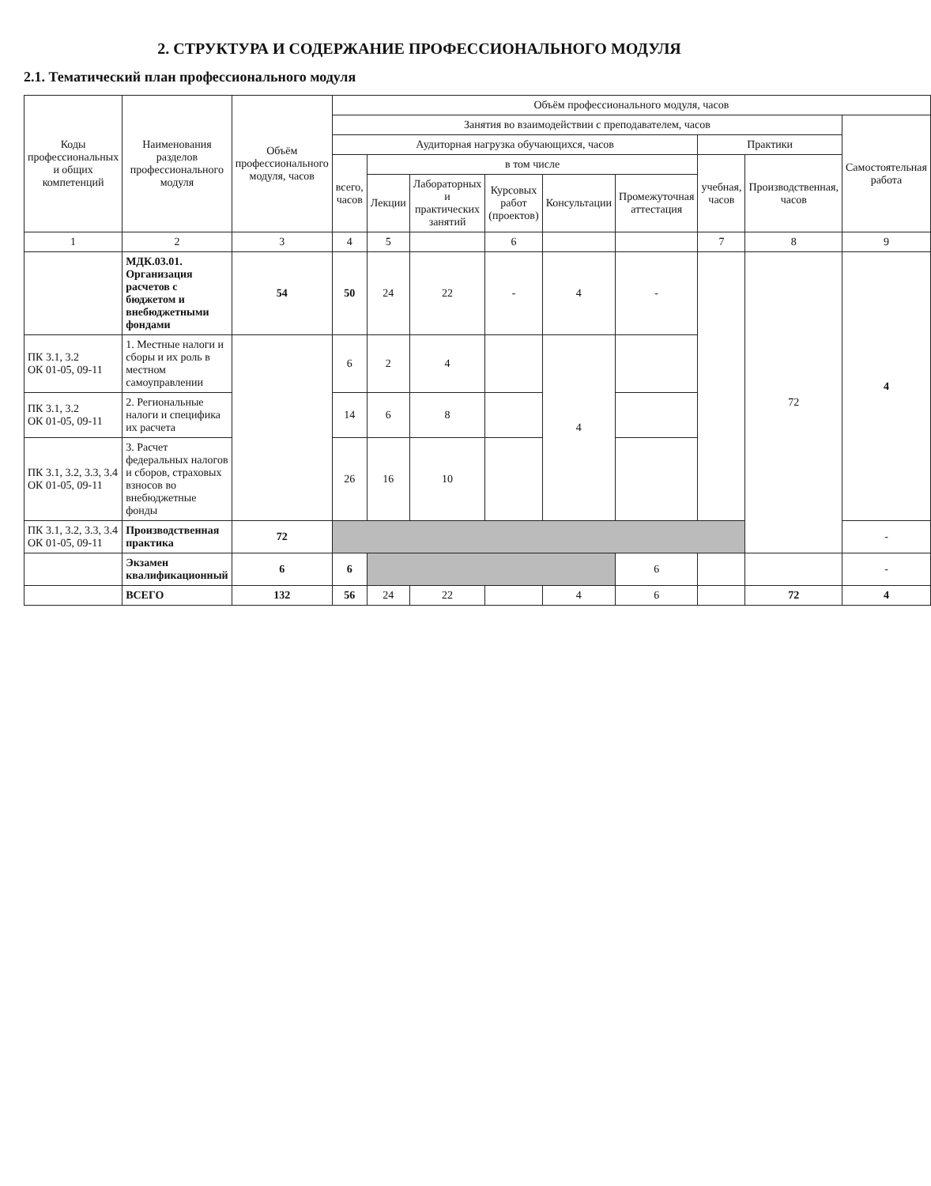2. СТРУКТУРА И СОДЕРЖАНИЕ ПРОФЕССИОНАЛЬНОГО МОДУЛЯ
2.1. Тематический план профессионального модуля
| Коды профессиональных и общих компетенций | Наименования разделов профессионального модуля | Объём профессионального модуля, часов | Объём профессионального модуля, часов | | | | | | | | |
| --- | --- | --- | --- | --- | --- | --- | --- | --- | --- | --- | --- |
| | | | Занятия во взаимодействии с преподавателем, часов | | | | | | | | Самостоятельная работа |
| | | | Аудиторная нагрузка обучающихся, часов | | | | | | Практики | | |
| | | | всего, часов | в том числе | | | | | учебная, часов | Производственная, часов | |
| | | | | Лекции | Лабораторных и практических занятий | Курсовых работ (проектов) | Консультации | Промежуточная аттестация | | | |
| 1 | 2 | 3 | 4 | 5 | | 6 | | | 7 | 8 | 9 |
| | МДК.03.01. Организация расчетов с бюджетом и внебюджетными фондами | 54 | 50 | 24 | 22 | - | 4 | - | | 72 | 4 |
| ПК 3.1, 3.2 ОК 01-05, 09-11 | 1. Местные налоги и сборы и их роль в местном самоуправлении | | 6 | 2 | 4 | | 4 | | | | |
| ПК 3.1, 3.2 ОК 01-05, 09-11 | 2. Региональные налоги и специфика их расчета | | 14 | 6 | 8 | | | | | | |
| ПК 3.1, 3.2, 3.3, 3.4 ОК 01-05, 09-11 | 3. Расчет федеральных налогов и сборов, страховых взносов во внебюджетные фонды | | 26 | 16 | 10 | | | | | | |
| ПК 3.1, 3.2, 3.3, 3.4 ОК 01-05, 09-11 | Производственная практика | 72 | | | | | | | | | - |
| | Экзамен квалификационный | 6 | 6 | | | | | 6 | | | - |
| | ВСЕГО | 132 | 56 | 24 | 22 | | 4 | 6 | | 72 | 4 |